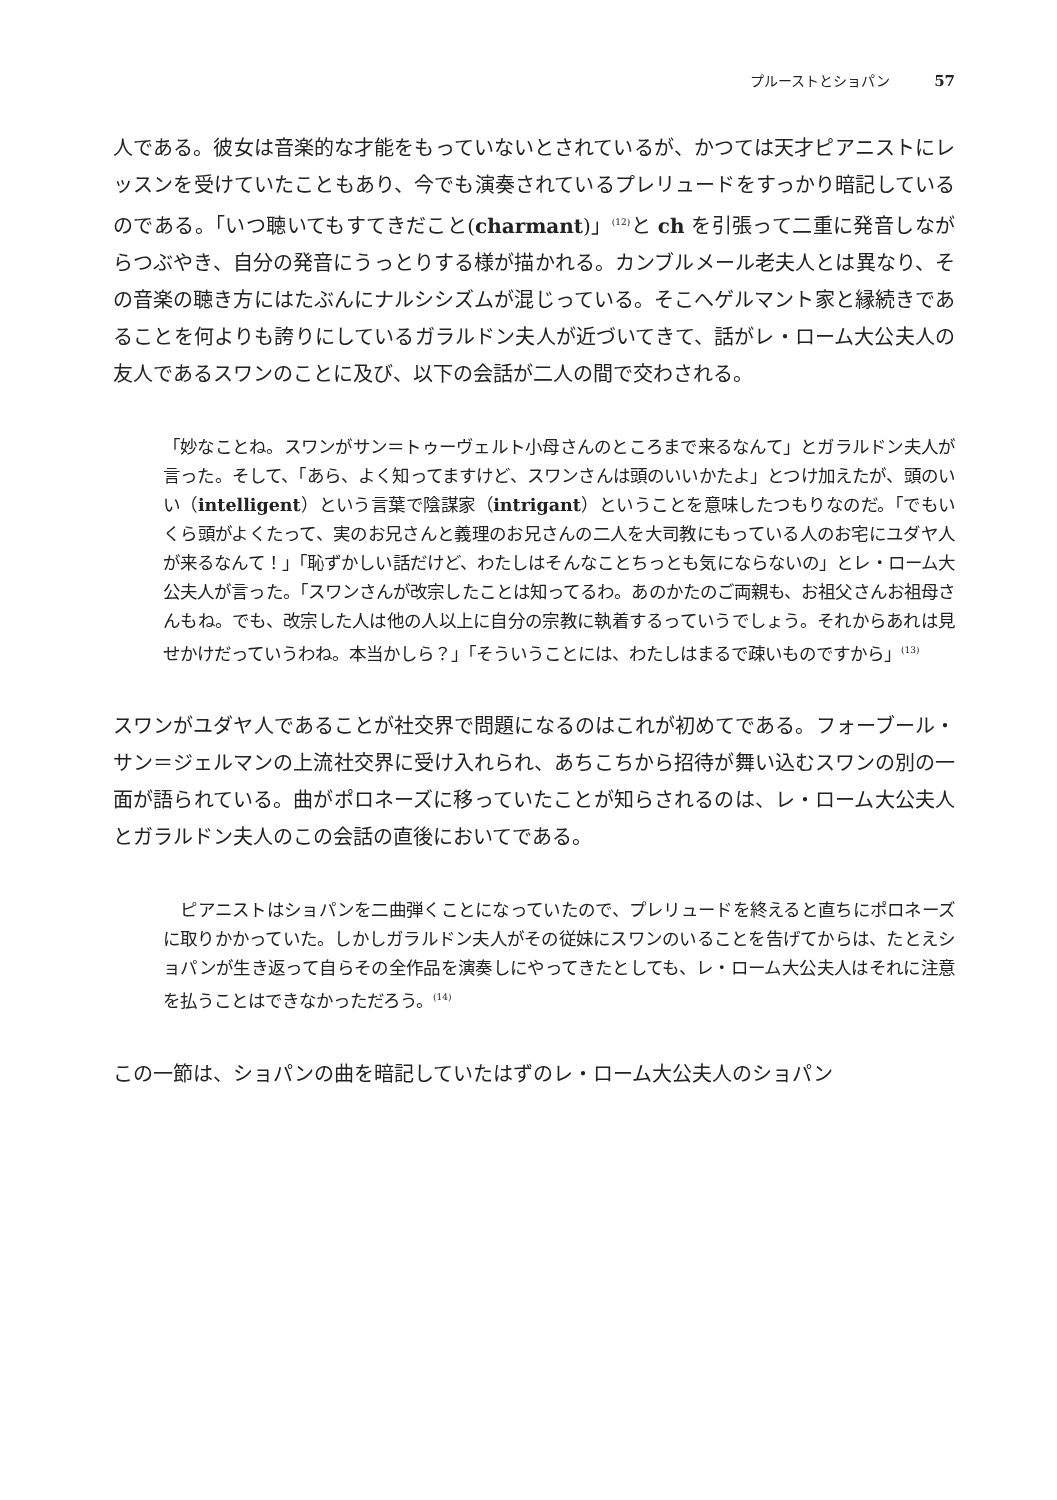プルーストとショパン 57
人である。彼女は音楽的な才能をもっていないとされているが、かつては天才ピアニストにレッスンを受けていたこともあり、今でも演奏されているプレリュードをすっかり暗記しているのである。「いつ聴いてもすてきだこと(charmant)」<sup>(12)</sup>と ch を引張って二重に発音しながらつぶやき、自分の発音にうっとりする様が描かれる。カンブルメール老夫人とは異なり、その音楽の聴き方にはたぶんにナルシシズムが混じっている。そこへゲルマント家と縁続きであることを何よりも誇りにしているガラルドン夫人が近づいてきて、話がレ・ローム大公夫人の友人であるスワンのことに及び、以下の会話が二人の間で交わされる。
「妙なことね。スワンがサン＝トゥーヴェルト小母さんのところまで来るなんて」とガラルドン夫人が言った。そして、「あら、よく知ってますけど、スワンさんは頭のいいかたよ」とつけ加えたが、頭のいい（intelligent）という言葉で陰謀家（intrigant）ということを意味したつもりなのだ。「でもいくら頭がよくたって、実のお兄さんと義理のお兄さんの二人を大司教にもっている人のお宅にユダヤ人が来るなんて！」「恥ずかしい話だけど、わたしはそんなことちっとも気にならないの」とレ・ローム大公夫人が言った。「スワンさんが改宗したことは知ってるわ。あのかたのご両親も、お祖父さんお祖母さんもね。でも、改宗した人は他の人以上に自分の宗教に執着するっていうでしょう。それからあれは見せかけだっていうわね。本当かしら？」「そういうことには、わたしはまるで疎いものですから」<sup>(13)</sup>
スワンがユダヤ人であることが社交界で問題になるのはこれが初めてである。フォーブール・サン＝ジェルマンの上流社交界に受け入れられ、あちこちから招待が舞い込むスワンの別の一面が語られている。曲がポロネーズに移っていたことが知らされるのは、レ・ローム大公夫人とガラルドン夫人のこの会話の直後においてである。
　ピアニストはショパンを二曲弾くことになっていたので、プレリュードを終えると直ちにポロネーズに取りかかっていた。しかしガラルドン夫人がその従妹にスワンのいることを告げてからは、たとえショパンが生き返って自らその全作品を演奏しにやってきたとしても、レ・ローム大公夫人はそれに注意を払うことはできなかっただろう。<sup>(14)</sup>
この一節は、ショパンの曲を暗記していたはずのレ・ローム大公夫人のショパン